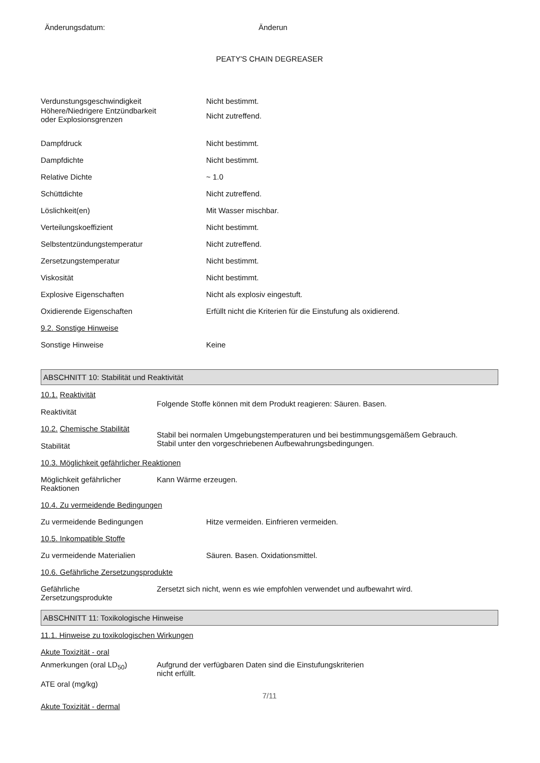Änderungsdatum: Änderun
PEATY'S CHAIN DEGREASER
Verdunstungsgeschwindigkeit Nicht bestimmt.
Höhere/Niedrigere Entzündbarkeit
oder Explosionsgrenzen
Nicht zutreffend.
Dampfdruck Nicht bestimmt.
Dampfdichte Nicht bestimmt.
Relative Dichte ~ 1.0
Schüttdichte Nicht zutreffend.
Löslichkeit(en) Mit Wasser mischbar.
Verteilungskoeffizient Nicht bestimmt.
Selbstentzündungstemperatur Nicht zutreffend.
Zersetzungstemperatur Nicht bestimmt.
Viskosität Nicht bestimmt.
Explosive Eigenschaften Nicht als explosiv eingestuft.
Oxidierende Eigenschaften Erfüllt nicht die Kriterien für die Einstufung als oxidierend.
9.2. Sonstige Hinweise
Sonstige Hinweise Keine
ABSCHNITT 10: Stabilität und Reaktivität
10.1. Reaktivität
Reaktivität
Folgende Stoffe können mit dem Produkt reagieren: Säuren. Basen.
10.2. Chemische Stabilität
Stabilität
Stabil bei normalen Umgebungstemperaturen und bei bestimmungsgemäßem Gebrauch.
Stabil unter den vorgeschriebenen Aufbewahrungsbedingungen.
10.3. Möglichkeit gefährlicher Reaktionen
Möglichkeit gefährlicher Reaktionen
Kann Wärme erzeugen.
10.4. Zu vermeidende Bedingungen
Zu vermeidende Bedingungen Hitze vermeiden. Einfrieren vermeiden.
10.5. Inkompatible Stoffe
Zu vermeidende Materialien Säuren. Basen. Oxidationsmittel.
10.6. Gefährliche Zersetzungsprodukte
Gefährliche
Zersetzungsprodukte
Zersetzt sich nicht, wenn es wie empfohlen verwendet und aufbewahrt wird.
ABSCHNITT 11: Toxikologische Hinweise
11.1. Hinweise zu toxikologischen Wirkungen
Akute Toxizität - oral
Anmerkungen (oral LD<sub>50</sub>)
ATE oral (mg/kg)
Aufgrund der verfügbaren Daten sind die Einstufungskriterien
nicht erfüllt.
7/11
Akute Toxizität - dermal